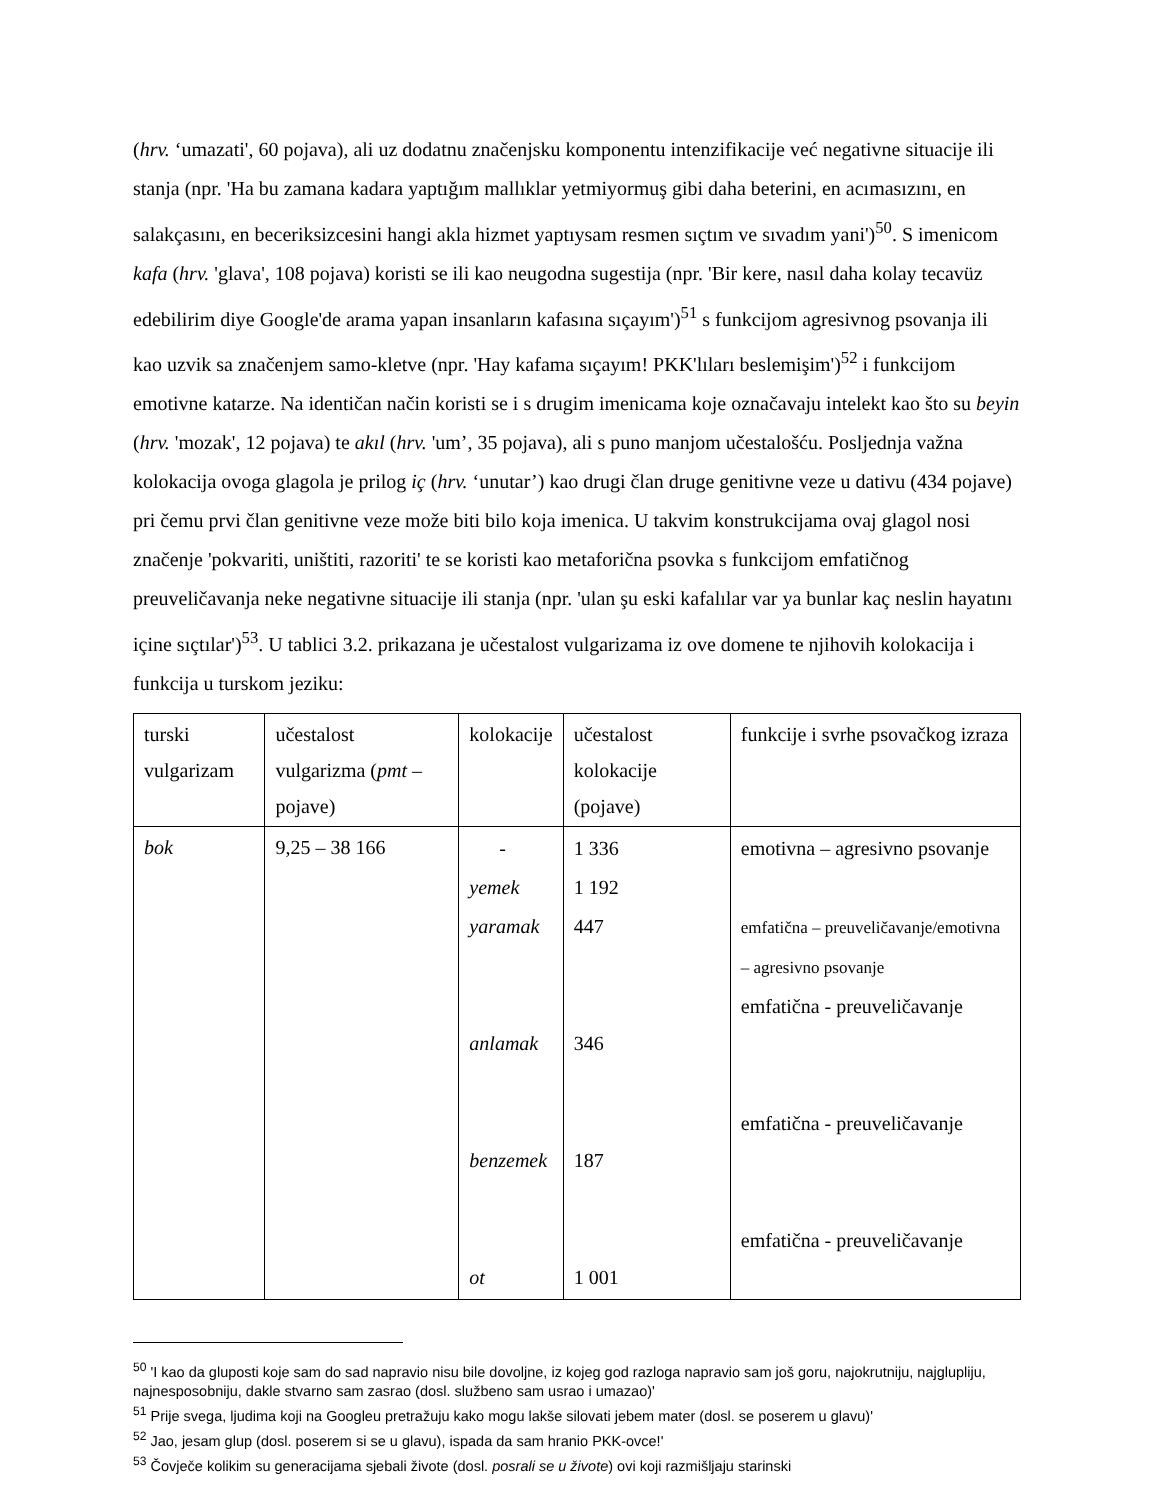(hrv. ‘umazati', 60 pojava), ali uz dodatnu značenjsku komponentu intenzifikacije već negativne situacije ili stanja (npr. 'Ha bu zamana kadara yaptığım mallıklar yetmiyormuş gibi daha beterini, en acımasızını, en salakçasını, en beceriksizcesini hangi akla hizmet yaptıysam resmen sıçtım ve sıvadım yani')<sup>50</sup>. S imenicom kafa (hrv. 'glava', 108 pojava) koristi se ili kao neugodna sugestija (npr. 'Bir kere, nasıl daha kolay tecavüz edebilirim diye Google'de arama yapan insanların kafasına sıçayım')<sup>51</sup> s funkcijom agresivnog psovanja ili kao uzvik sa značenjem samo-kletve (npr. 'Hay kafama sıçayım! PKK'lıları beslemişim')<sup>52</sup> i funkcijom emotivne katarze. Na identičan način koristi se i s drugim imenicama koje označavaju intelekt kao što su beyin (hrv. 'mozak', 12 pojava) te akıl (hrv. 'um’, 35 pojava), ali s puno manjom učestalošću. Posljednja važna kolokacija ovoga glagola je prilog iç (hrv. ‘unutar’) kao drugi član druge genitivne veze u dativu (434 pojave) pri čemu prvi član genitivne veze može biti bilo koja imenica. U takvim konstrukcijama ovaj glagol nosi značenje 'pokvariti, uništiti, razoriti' te se koristi kao metaforična psovka s funkcijom emfatičnog preuveličavanja neke negativne situacije ili stanja (npr. 'ulan şu eski kafalılar var ya bunlar kaç neslin hayatını içine sıçtılar')<sup>53</sup>. U tablici 3.2. prikazana je učestalost vulgarizama iz ove domene te njihovih kolokacija i funkcija u turskom jeziku:
| turski vulgarizam | učestalost vulgarizma ( pmt – pojave) | kolokacije | učestalost kolokacije (pojave) | funkcije i svrhe psovačkog izraza |
| bok | 9,25 – 38 166 | - yemek yaramak anlamak benzemek ot | 1 336 1 192 447 346 187 1 001 | emotivna – agresivno psovanje emfatična – preuveličavanje/emotivna – agresivno psovanje emfatična - preuveličavanje emfatična - preuveličavanje emfatična - preuveličavanje |
<sup>50</sup> 'I kao da gluposti koje sam do sad napravio nisu bile dovoljne, iz kojeg god razloga napravio sam još goru, najokrutniju, najglupliju, najnesposobniju, dakle stvarno sam zasrao (dosl. službeno sam usrao i umazao)'
<sup>51</sup> Prije svega, ljudima koji na Googleu pretražuju kako mogu lakše silovati jebem mater (dosl. se poserem u glavu)'
<sup>52</sup> Jao, jesam glup (dosl. poserem si se u glavu), ispada da sam hranio PKK-ovce!'
<sup>53</sup> Čovječe kolikim su generacijama sjebali živote (dosl. posrali se u živote) ovi koji razmišljaju starinski